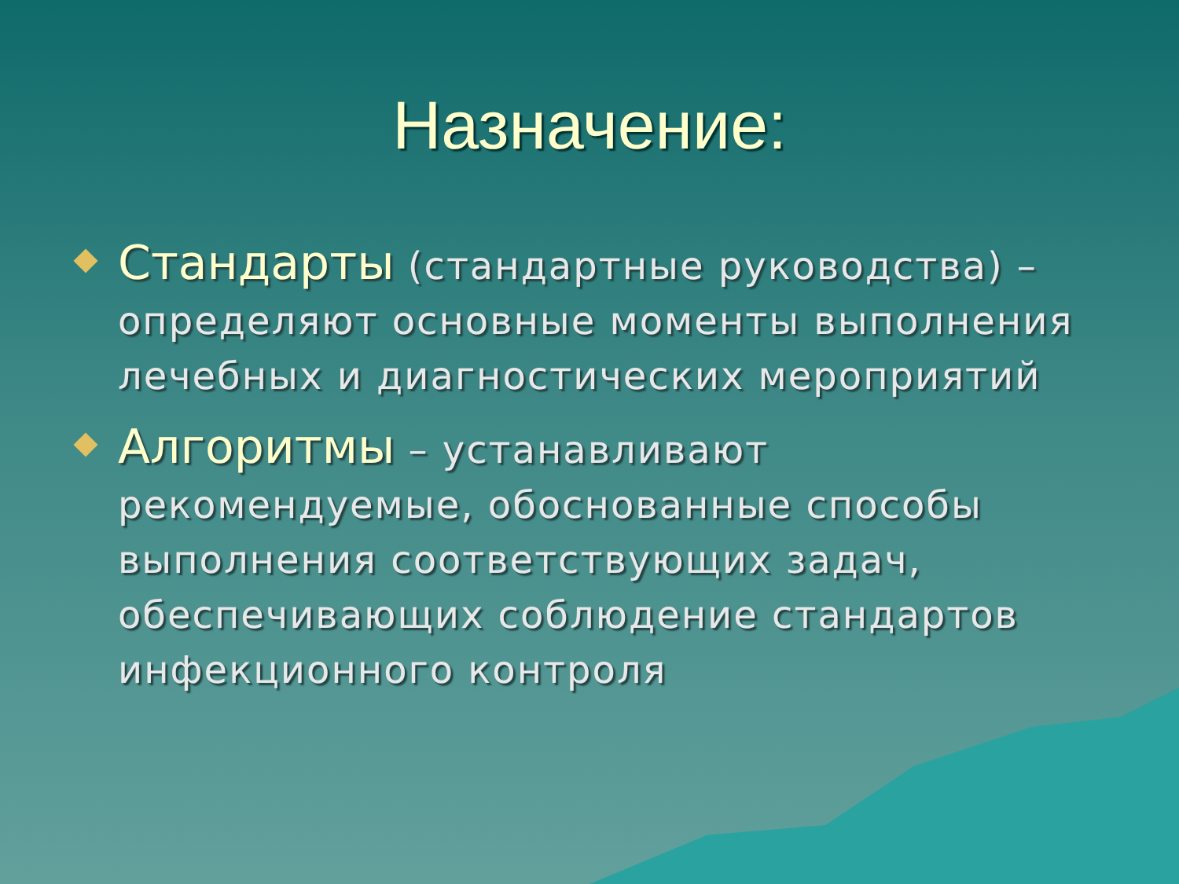Назначение:
Стандарты (стандартные руководства) – определяют основные моменты выполнения лечебных и диагностических мероприятий
Алгоритмы – устанавливают рекомендуемые, обоснованные способы выполнения соответствующих задач, обеспечивающих соблюдение стандартов инфекционного контроля